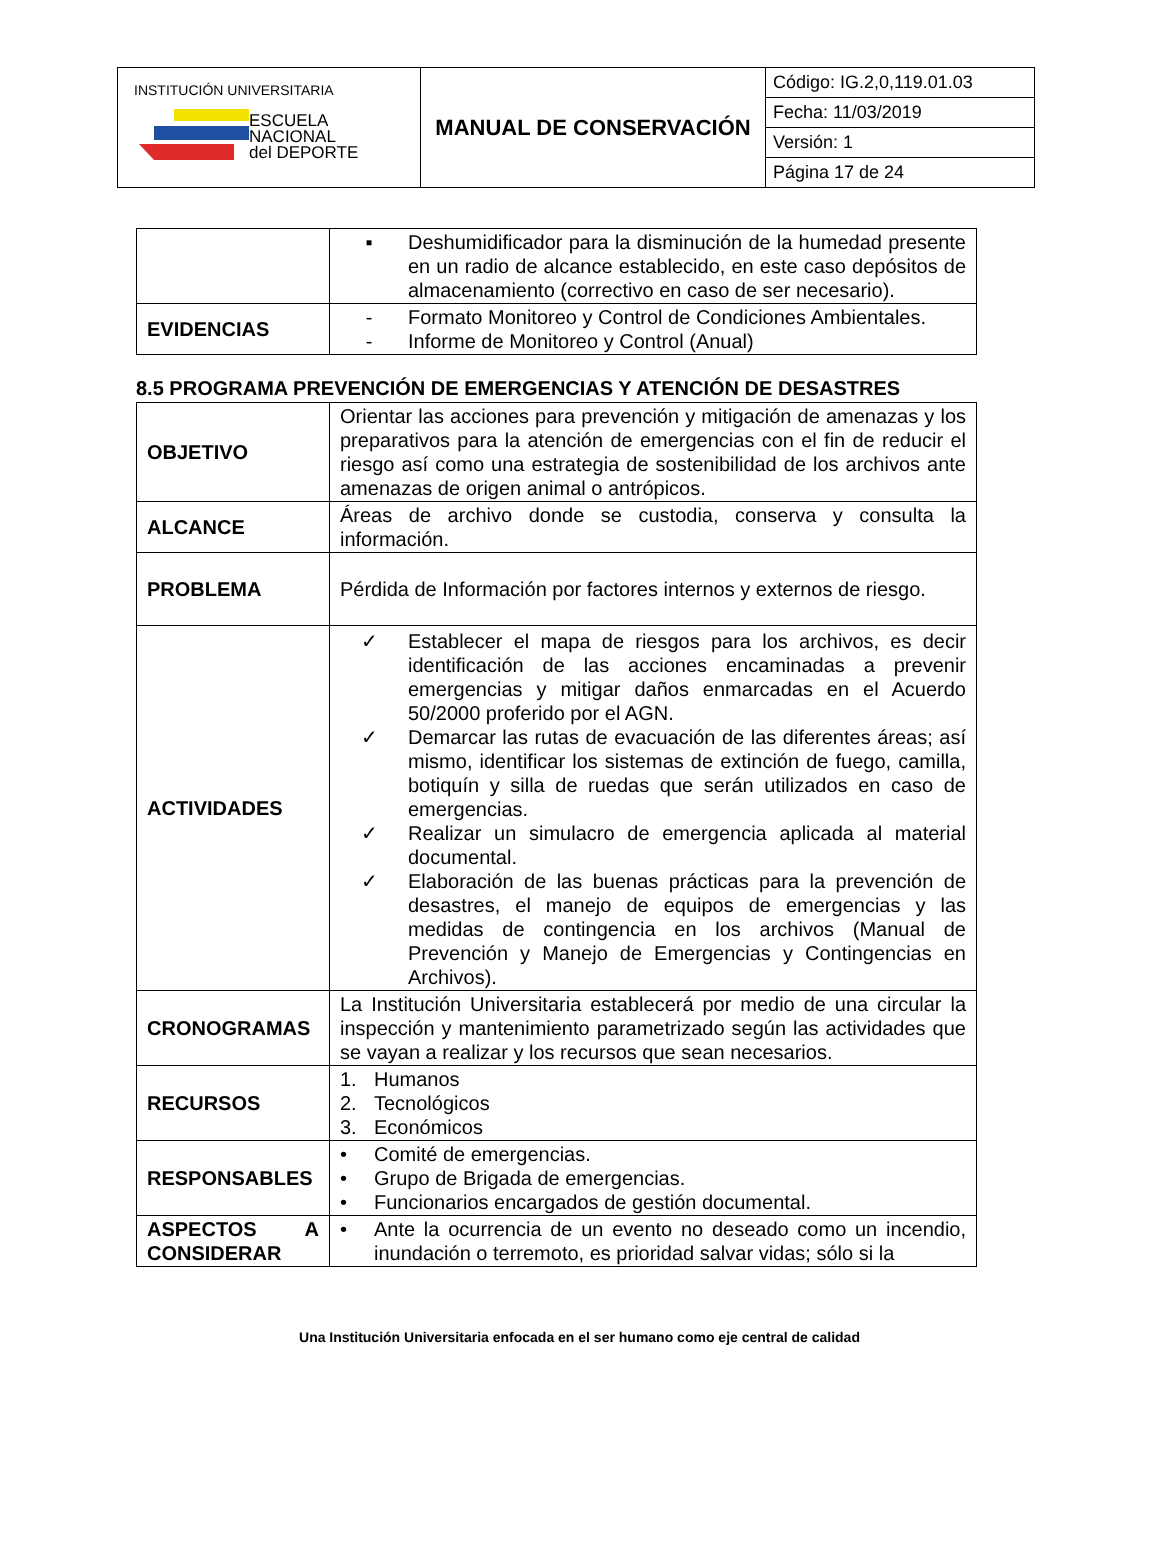| INSTITUCIÓN UNIVERSITARIA ESCUELA NACIONAL del DEPORTE | MANUAL DE CONSERVACIÓN | Código: IG.2,0,119.01.03 |
| | | Fecha: 11/03/2019 |
| | | Versión: 1 |
| | | Página 17 de 24 |
| | ▪ Deshumidificador para la disminución de la humedad presente en un radio de alcance establecido, en este caso depósitos de almacenamiento (correctivo en caso de ser necesario). |
| EVIDENCIAS | - Formato Monitoreo y Control de Condiciones Ambientales. - Informe de Monitoreo y Control (Anual) |
8.5 PROGRAMA PREVENCIÓN DE EMERGENCIAS Y ATENCIÓN DE DESASTRES
| OBJETIVO | Orientar las acciones para prevención y mitigación de amenazas y los preparativos para la atención de emergencias con el fin de reducir el riesgo así como una estrategia de sostenibilidad de los archivos ante amenazas de origen animal o antrópicos. |
| ALCANCE | Áreas de archivo donde se custodia, conserva y consulta la información. |
| PROBLEMA | Pérdida de Información por factores internos y externos de riesgo. |
| ACTIVIDADES | ✓ Establecer el mapa de riesgos para los archivos, es decir identificación de las acciones encaminadas a prevenir emergencias y mitigar daños enmarcadas en el Acuerdo 50/2000 proferido por el AGN. ✓ Demarcar las rutas de evacuación de las diferentes áreas; así mismo, identificar los sistemas de extinción de fuego, camilla, botiquín y silla de ruedas que serán utilizados en caso de emergencias. ✓ Realizar un simulacro de emergencia aplicada al material documental. ✓ Elaboración de las buenas prácticas para la prevención de desastres, el manejo de equipos de emergencias y las medidas de contingencia en los archivos (Manual de Prevención y Manejo de Emergencias y Contingencias en Archivos). |
| CRONOGRAMAS | La Institución Universitaria establecerá por medio de una circular la inspección y mantenimiento parametrizado según las actividades que se vayan a realizar y los recursos que sean necesarios. |
| RECURSOS | 1. Humanos 2. Tecnológicos 3. Económicos |
| RESPONSABLES | • Comité de emergencias. • Grupo de Brigada de emergencias. • Funcionarios encargados de gestión documental. |
| ASPECTOS A CONSIDERAR | • Ante la ocurrencia de un evento no deseado como un incendio, inundación o terremoto, es prioridad salvar vidas; sólo si la |
Una Institución Universitaria enfocada en el ser humano como eje central de calidad